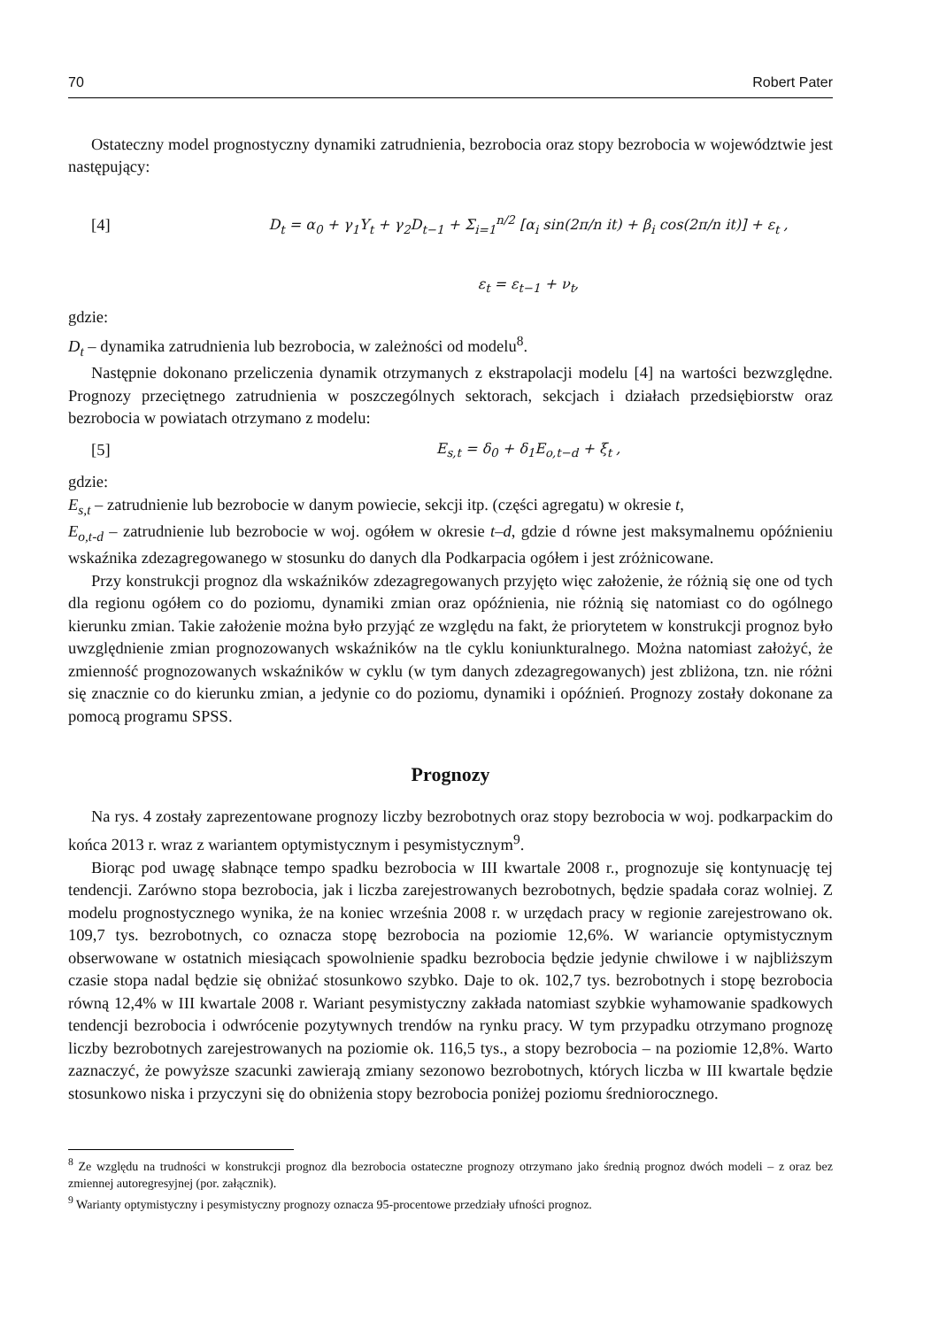70 Robert Pater
Ostateczny model prognostyczny dynamiki zatrudnienia, bezrobocia oraz stopy bezrobocia w województwie jest następujący:
[4] D<sub>t</sub> = α<sub>0</sub> + γ<sub>1</sub>Y<sub>t</sub> + γ<sub>2</sub>D<sub>t−1</sub> + Σ<sub>i=1</sub><sup>n/2</sup> [α<sub>i</sub> sin(2π/n it) + β<sub>i</sub> cos(2π/n it)] + ε<sub>t</sub> ,
ε<sub>t</sub> = ε<sub>t−1</sub> + ν<sub>t</sub>,
gdzie:
D<sub>t</sub> – dynamika zatrudnienia lub bezrobocia, w zależności od modelu<sup>8</sup>.
Następnie dokonano przeliczenia dynamik otrzymanych z ekstrapolacji modelu [4] na wartości bezwzględne. Prognozy przeciętnego zatrudnienia w poszczególnych sektorach, sekcjach i działach przedsiębiorstw oraz bezrobocia w powiatach otrzymano z modelu:
[5] E<sub>s,t</sub> = δ<sub>0</sub> + δ<sub>1</sub>E<sub>o,t−d</sub> + ξ<sub>t</sub> ,
gdzie:
E<sub>s,t</sub> – zatrudnienie lub bezrobocie w danym powiecie, sekcji itp. (części agregatu) w okresie t,
E<sub>o,t-d</sub> – zatrudnienie lub bezrobocie w woj. ogółem w okresie t–d, gdzie d równe jest maksymalnemu opóźnieniu wskaźnika zdezagregowanego w stosunku do danych dla Podkarpacia ogółem i jest zróżnicowane.
Przy konstrukcji prognoz dla wskaźników zdezagregowanych przyjęto więc założenie, że różnią się one od tych dla regionu ogółem co do poziomu, dynamiki zmian oraz opóźnienia, nie różnią się natomiast co do ogólnego kierunku zmian. Takie założenie można było przyjąć ze względu na fakt, że priorytetem w konstrukcji prognoz było uwzględnienie zmian prognozowanych wskaźników na tle cyklu koniunkturalnego. Można natomiast założyć, że zmienność prognozowanych wskaźników w cyklu (w tym danych zdezagregowanych) jest zbliżona, tzn. nie różni się znacznie co do kierunku zmian, a jedynie co do poziomu, dynamiki i opóźnień. Prognozy zostały dokonane za pomocą programu SPSS.
Prognozy
Na rys. 4 zostały zaprezentowane prognozy liczby bezrobotnych oraz stopy bezrobocia w woj. podkarpackim do końca 2013 r. wraz z wariantem optymistycznym i pesymistycznym<sup>9</sup>.
Biorąc pod uwagę słabnące tempo spadku bezrobocia w III kwartale 2008 r., prognozuje się kontynuację tej tendencji. Zarówno stopa bezrobocia, jak i liczba zarejestrowanych bezrobotnych, będzie spadała coraz wolniej. Z modelu prognostycznego wynika, że na koniec września 2008 r. w urzędach pracy w regionie zarejestrowano ok. 109,7 tys. bezrobotnych, co oznacza stopę bezrobocia na poziomie 12,6%. W wariancie optymistycznym obserwowane w ostatnich miesiącach spowolnienie spadku bezrobocia będzie jedynie chwilowe i w najbliższym czasie stopa nadal będzie się obniżać stosunkowo szybko. Daje to ok. 102,7 tys. bezrobotnych i stopę bezrobocia równą 12,4% w III kwartale 2008 r. Wariant pesymistyczny zakłada natomiast szybkie wyhamowanie spadkowych tendencji bezrobocia i odwrócenie pozytywnych trendów na rynku pracy. W tym przypadku otrzymano prognozę liczby bezrobotnych zarejestrowanych na poziomie ok. 116,5 tys., a stopy bezrobocia – na poziomie 12,8%. Warto zaznaczyć, że powyższe szacunki zawierają zmiany sezonowo bezrobotnych, których liczba w III kwartale będzie stosunkowo niska i przyczyni się do obniżenia stopy bezrobocia poniżej poziomu średniorocznego.
<sup>8</sup> Ze względu na trudności w konstrukcji prognoz dla bezrobocia ostateczne prognozy otrzymano jako średnią prognoz dwóch modeli – z oraz bez zmiennej autoregresyjnej (por. załącznik).
<sup>9</sup> Warianty optymistyczny i pesymistyczny prognozy oznacza 95-procentowe przedziały ufności prognoz.